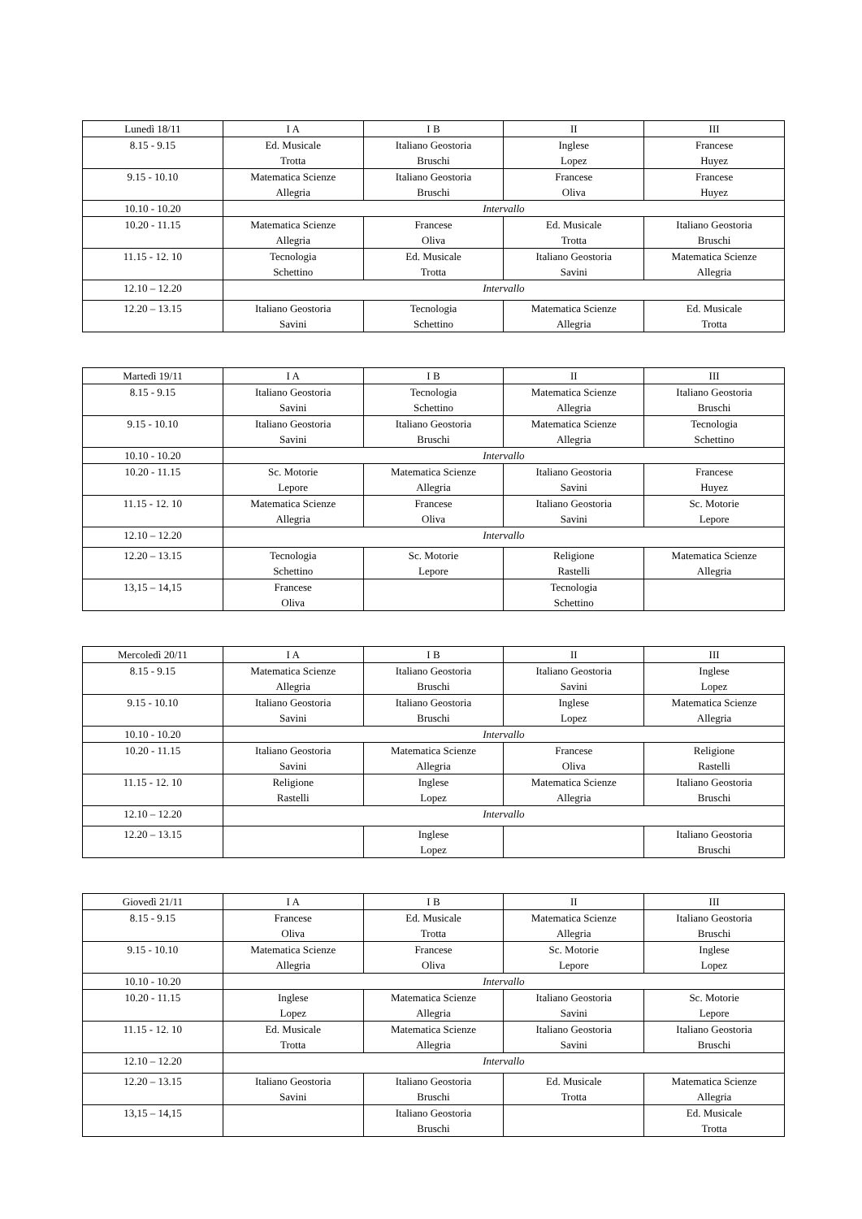| Lunedì 18/11 | I A | I B | II | III |
| --- | --- | --- | --- | --- |
| 8.15 - 9.15 | Ed. Musicale Trotta | Italiano Geostoria Bruschi | Inglese Lopez | Francese Huyez |
| 9.15 - 10.10 | Matematica Scienze Allegria | Italiano Geostoria Bruschi | Francese Oliva | Francese Huyez |
| 10.10 - 10.20 | Intervallo | | | |
| 10.20 - 11.15 | Matematica Scienze Allegria | Francese Oliva | Ed. Musicale Trotta | Italiano Geostoria Bruschi |
| 11.15 - 12. 10 | Tecnologia Schettino | Ed. Musicale Trotta | Italiano Geostoria Savini | Matematica Scienze Allegria |
| 12.10 – 12.20 | Intervallo | | | |
| 12.20 – 13.15 | Italiano Geostoria Savini | Tecnologia Schettino | Matematica Scienze Allegria | Ed. Musicale Trotta |
| Martedì 19/11 | I A | I B | II | III |
| --- | --- | --- | --- | --- |
| 8.15 - 9.15 | Italiano Geostoria Savini | Tecnologia Schettino | Matematica Scienze Allegria | Italiano Geostoria Bruschi |
| 9.15 - 10.10 | Italiano Geostoria Savini | Italiano Geostoria Bruschi | Matematica Scienze Allegria | Tecnologia Schettino |
| 10.10 - 10.20 | Intervallo | | | |
| 10.20 - 11.15 | Sc. Motorie Lepore | Matematica Scienze Allegria | Italiano Geostoria Savini | Francese Huyez |
| 11.15 - 12. 10 | Matematica Scienze Allegria | Francese Oliva | Italiano Geostoria Savini | Sc. Motorie Lepore |
| 12.10 – 12.20 | Intervallo | | | |
| 12.20 – 13.15 | Tecnologia Schettino | Sc. Motorie Lepore | Religione Rastelli | Matematica Scienze Allegria |
| 13,15 – 14,15 | Francese Oliva | | Tecnologia Schettino | |
| Mercoledì 20/11 | I A | I B | II | III |
| --- | --- | --- | --- | --- |
| 8.15 - 9.15 | Matematica Scienze Allegria | Italiano Geostoria Bruschi | Italiano Geostoria Savini | Inglese Lopez |
| 9.15 - 10.10 | Italiano Geostoria Savini | Italiano Geostoria Bruschi | Inglese Lopez | Matematica Scienze Allegria |
| 10.10 - 10.20 | Intervallo | | | |
| 10.20 - 11.15 | Italiano Geostoria Savini | Matematica Scienze Allegria | Francese Oliva | Religione Rastelli |
| 11.15 - 12. 10 | Religione Rastelli | Inglese Lopez | Matematica Scienze Allegria | Italiano Geostoria Bruschi |
| 12.10 – 12.20 | Intervallo | | | |
| 12.20 – 13.15 | | Inglese Lopez | | Italiano Geostoria Bruschi |
| Giovedì 21/11 | I A | I B | II | III |
| --- | --- | --- | --- | --- |
| 8.15 - 9.15 | Francese Oliva | Ed. Musicale Trotta | Matematica Scienze Allegria | Italiano Geostoria Bruschi |
| 9.15 - 10.10 | Matematica Scienze Allegria | Francese Oliva | Sc. Motorie Lepore | Inglese Lopez |
| 10.10 - 10.20 | Intervallo | | | |
| 10.20 - 11.15 | Inglese Lopez | Matematica Scienze Allegria | Italiano Geostoria Savini | Sc. Motorie Lepore |
| 11.15 - 12. 10 | Ed. Musicale Trotta | Matematica Scienze Allegria | Italiano Geostoria Savini | Italiano Geostoria Bruschi |
| 12.10 – 12.20 | Intervallo | | | |
| 12.20 – 13.15 | Italiano Geostoria Savini | Italiano Geostoria Bruschi | Ed. Musicale Trotta | Matematica Scienze Allegria |
| 13,15 – 14,15 | | Italiano Geostoria Bruschi | | Ed. Musicale Trotta |